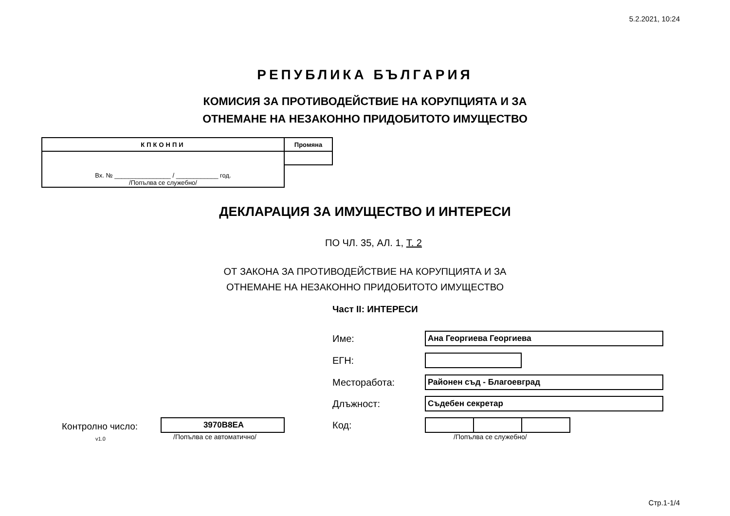5.2.2021, 10:24
РЕПУБЛИКА БЪЛГАРИЯ
КОМИСИЯ ЗА ПРОТИВОДЕЙСТВИЕ НА КОРУПЦИЯТА И ЗА
ОТНЕМАНЕ НА НЕЗАКОННО ПРИДОБИТОТО ИМУЩЕСТВО
| КПКОНПИ | Промяна |
| --- | --- |
| Вх. № ________________ / ____________ год. /Попълва се служебно/ | |
ДЕКЛАРАЦИЯ ЗА ИМУЩЕСТВО И ИНТЕРЕСИ
ПО ЧЛ. 35, АЛ. 1, Т. 2
ОТ ЗАКОНА ЗА ПРОТИВОДЕЙСТВИЕ НА КОРУПЦИЯТА И ЗА
ОТНЕМАНЕ НА НЕЗАКОННО ПРИДОБИТОТО ИМУЩЕСТВО
Част II: ИНТЕРЕСИ
Име:
Ана Георгиева Георгиева
ЕГН:
Месторабота:
Районен съд - Благоевград
Длъжност:
Съдебен секретар
Код:
/Попълва се служебно/
Контролно число: 3970B8EA
v1.0 /Попълва се автоматично/
Стр.1-1/4